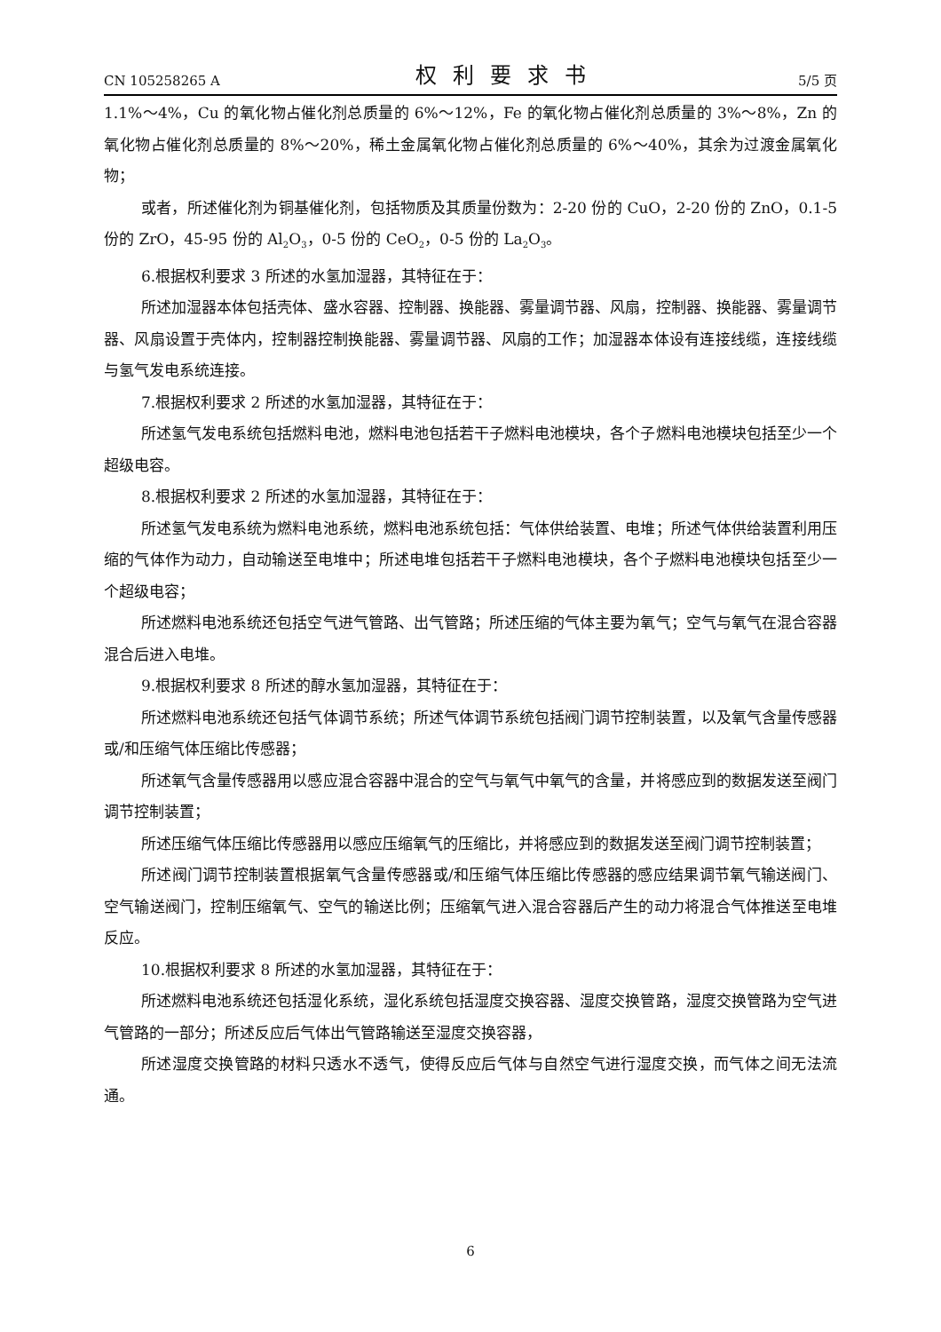CN 105258265 A 权利要求书 5/5 页
1.1%～4%，Cu 的氧化物占催化剂总质量的 6%～12%，Fe 的氧化物占催化剂总质量的 3%～8%，Zn 的氧化物占催化剂总质量的 8%～20%，稀土金属氧化物占催化剂总质量的 6%～40%，其余为过渡金属氧化物；
或者，所述催化剂为铜基催化剂，包括物质及其质量份数为：2-20 份的 CuO，2-20 份的 ZnO，0.1-5 份的 ZrO，45-95 份的 Al<sub>2</sub>O<sub>3</sub>，0-5 份的 CeO<sub>2</sub>，0-5 份的 La<sub>2</sub>O<sub>3</sub>。
6.根据权利要求 3 所述的水氢加湿器，其特征在于：
所述加湿器本体包括壳体、盛水容器、控制器、换能器、雾量调节器、风扇，控制器、换能器、雾量调节器、风扇设置于壳体内，控制器控制换能器、雾量调节器、风扇的工作；加湿器本体设有连接线缆，连接线缆与氢气发电系统连接。
7.根据权利要求 2 所述的水氢加湿器，其特征在于：
所述氢气发电系统包括燃料电池，燃料电池包括若干子燃料电池模块，各个子燃料电池模块包括至少一个超级电容。
8.根据权利要求 2 所述的水氢加湿器，其特征在于：
所述氢气发电系统为燃料电池系统，燃料电池系统包括：气体供给装置、电堆；所述气体供给装置利用压缩的气体作为动力，自动输送至电堆中；所述电堆包括若干子燃料电池模块，各个子燃料电池模块包括至少一个超级电容；
所述燃料电池系统还包括空气进气管路、出气管路；所述压缩的气体主要为氧气；空气与氧气在混合容器混合后进入电堆。
9.根据权利要求 8 所述的醇水氢加湿器，其特征在于：
所述燃料电池系统还包括气体调节系统；所述气体调节系统包括阀门调节控制装置，以及氧气含量传感器或/和压缩气体压缩比传感器；
所述氧气含量传感器用以感应混合容器中混合的空气与氧气中氧气的含量，并将感应到的数据发送至阀门调节控制装置；
所述压缩气体压缩比传感器用以感应压缩氧气的压缩比，并将感应到的数据发送至阀门调节控制装置；
所述阀门调节控制装置根据氧气含量传感器或/和压缩气体压缩比传感器的感应结果调节氧气输送阀门、空气输送阀门，控制压缩氧气、空气的输送比例；压缩氧气进入混合容器后产生的动力将混合气体推送至电堆反应。
10.根据权利要求 8 所述的水氢加湿器，其特征在于：
所述燃料电池系统还包括湿化系统，湿化系统包括湿度交换容器、湿度交换管路，湿度交换管路为空气进气管路的一部分；所述反应后气体出气管路输送至湿度交换容器，
所述湿度交换管路的材料只透水不透气，使得反应后气体与自然空气进行湿度交换，而气体之间无法流通。
6